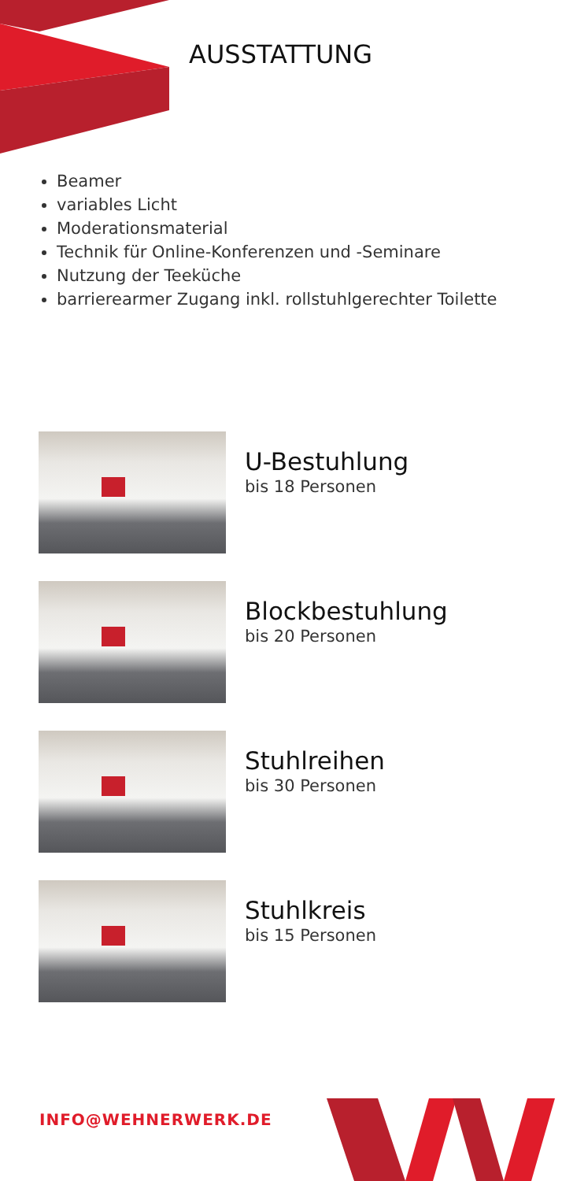AUSSTATTUNG
Beamer
variables Licht
Moderationsmaterial
Technik für Online-Konferenzen und -Seminare
Nutzung der Teeküche
barrierearmer Zugang inkl. rollstuhlgerechter Toilette
U-Bestuhlung
bis 18 Personen
Blockbestuhlung
bis 20 Personen
Stuhlreihen
bis 30 Personen
Stuhlkreis
bis 15 Personen
INFO@WEHNERWERK.DE